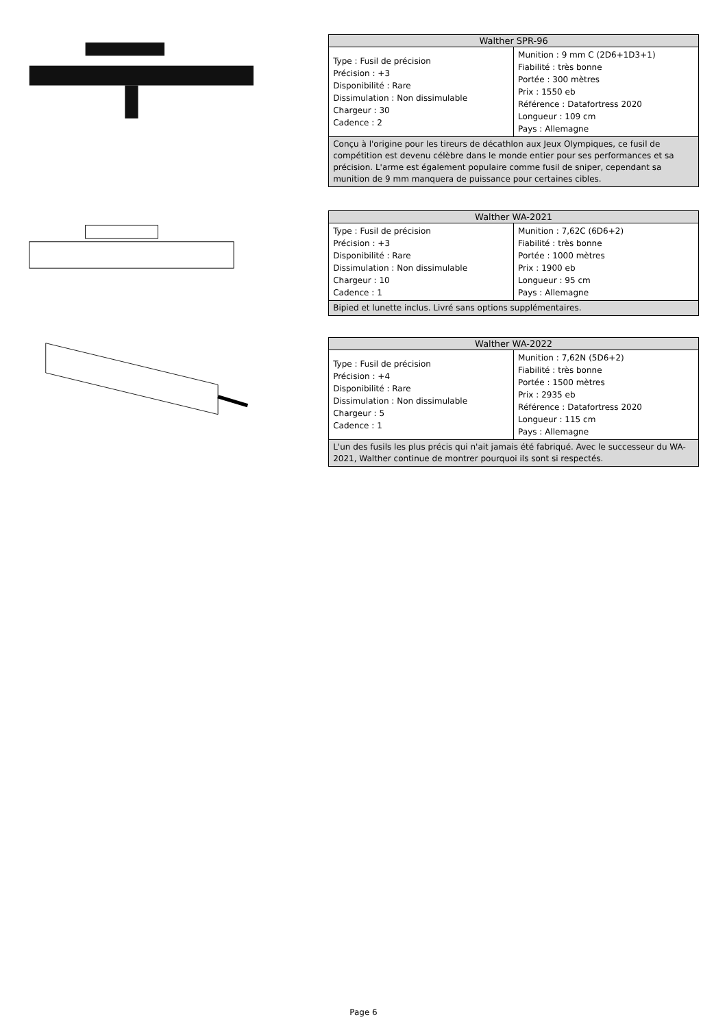| Walther SPR-96 | |
| --- | --- |
| Type : Fusil de précision Précision : +3 Disponibilité : Rare Dissimulation : Non dissimulable Chargeur : 30 Cadence : 2 | Munition : 9 mm C (2D6+1D3+1) Fiabilité : très bonne Portée : 300 mètres Prix : 1550 eb Référence : Datafortress 2020 Longueur : 109 cm Pays : Allemagne |
| Conçu à l'origine pour les tireurs de décathlon aux Jeux Olympiques, ce fusil de compétition est devenu célèbre dans le monde entier pour ses performances et sa précision. L'arme est également populaire comme fusil de sniper, cependant sa munition de 9 mm manquera de puissance pour certaines cibles. | |
| Walther WA-2021 | |
| --- | --- |
| Type : Fusil de précision Précision : +3 Disponibilité : Rare Dissimulation : Non dissimulable Chargeur : 10 Cadence : 1 | Munition : 7,62C (6D6+2) Fiabilité : très bonne Portée : 1000 mètres Prix : 1900 eb Longueur : 95 cm Pays : Allemagne |
| Bipied et lunette inclus. Livré sans options supplémentaires. | |
| Walther WA-2022 | |
| --- | --- |
| Type : Fusil de précision Précision : +4 Disponibilité : Rare Dissimulation : Non dissimulable Chargeur : 5 Cadence : 1 | Munition : 7,62N (5D6+2) Fiabilité : très bonne Portée : 1500 mètres Prix : 2935 eb Référence : Datafortress 2020 Longueur : 115 cm Pays : Allemagne |
| L'un des fusils les plus précis qui n'ait jamais été fabriqué. Avec le successeur du WA-2021, Walther continue de montrer pourquoi ils sont si respectés. | |
Page 6